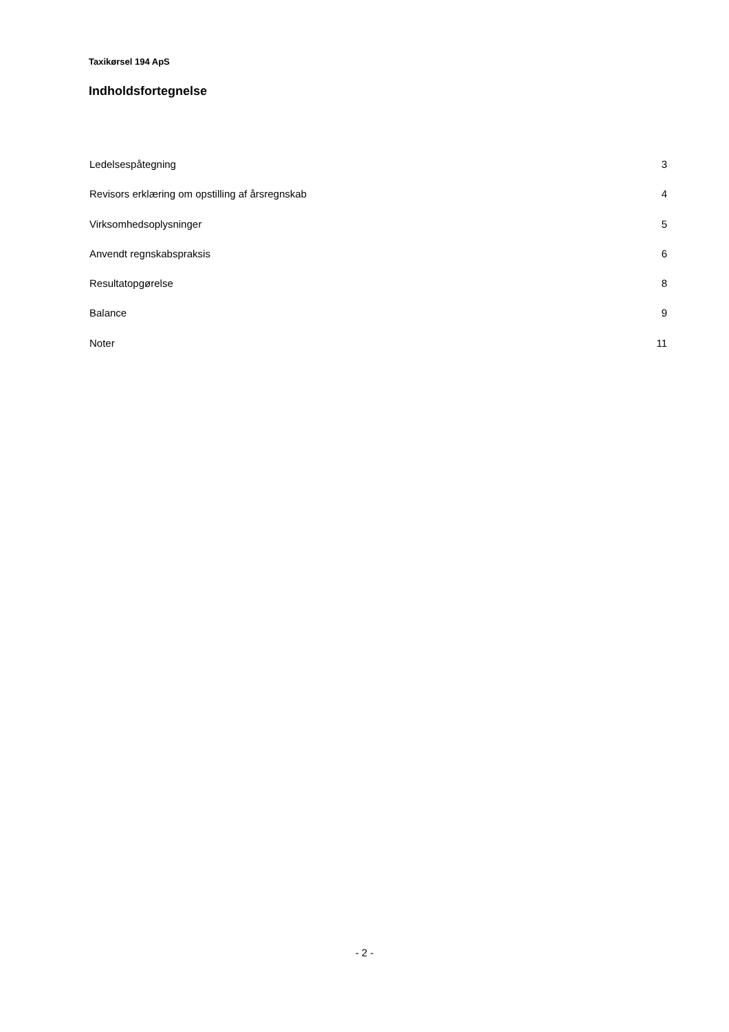Taxikørsel 194 ApS
Indholdsfortegnelse
Ledelsespåtegning 3
Revisors erklæring om opstilling af årsregnskab 4
Virksomhedsoplysninger 5
Anvendt regnskabspraksis 6
Resultatopgørelse 8
Balance 9
Noter 11
- 2 -